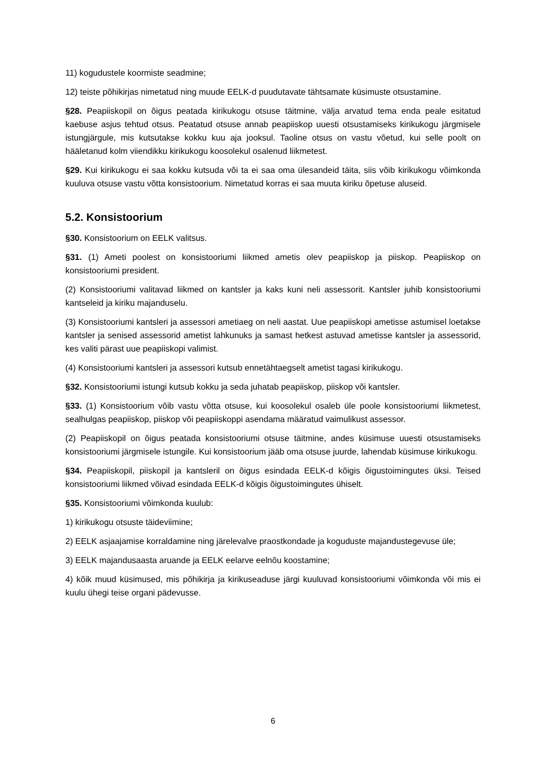11) kogudustele koormiste seadmine;
12) teiste põhikirjas nimetatud ning muude EELK-d puudutavate tähtsamate küsimuste otsustamine.
§28. Peapiiskopil on õigus peatada kirikukogu otsuse täitmine, välja arvatud tema enda peale esitatud kaebuse asjus tehtud otsus. Peatatud otsuse annab peapiiskop uuesti otsustamiseks kirikukogu järgmisele istungjärgule, mis kutsutakse kokku kuu aja jooksul. Taoline otsus on vastu võetud, kui selle poolt on hääletanud kolm viiendikku kirikukogu koosolekul osalenud liikmetest.
§29. Kui kirikukogu ei saa kokku kutsuda või ta ei saa oma ülesandeid täita, siis võib kirikukogu võimkonda kuuluva otsuse vastu võtta konsistoorium. Nimetatud korras ei saa muuta kiriku õpetuse aluseid.
5.2. Konsistoorium
§30. Konsistoorium on EELK valitsus.
§31. (1) Ameti poolest on konsistooriumi liikmed ametis olev peapiiskop ja piiskop. Peapiiskop on konsistooriumi president.
(2) Konsistooriumi valitavad liikmed on kantsler ja kaks kuni neli assessorit. Kantsler juhib konsistooriumi kantseleid ja kiriku majanduselu.
(3) Konsistooriumi kantsleri ja assessori ametiaeg on neli aastat. Uue peapiiskopi ametisse astumisel loetakse kantsler ja senised assessorid ametist lahkunuks ja samast hetkest astuvad ametisse kantsler ja assessorid, kes valiti pärast uue peapiiskopi valimist.
(4) Konsistooriumi kantsleri ja assessori kutsub ennetähtaegselt ametist tagasi kirikukogu.
§32. Konsistooriumi istungi kutsub kokku ja seda juhatab peapiiskop, piiskop või kantsler.
§33. (1) Konsistoorium võib vastu võtta otsuse, kui koosolekul osaleb üle poole konsistooriumi liikmetest, sealhulgas peapiiskop, piiskop või peapiiskoppi asendama määratud vaimulikust assessor.
(2) Peapiiskopil on õigus peatada konsistooriumi otsuse täitmine, andes küsimuse uuesti otsustamiseks konsistooriumi järgmisele istungile. Kui konsistoorium jääb oma otsuse juurde, lahendab küsimuse kirikukogu.
§34. Peapiiskopil, piiskopil ja kantsleril on õigus esindada EELK-d kõigis õigustoimingutes üksi. Teised konsistooriumi liikmed võivad esindada EELK-d kõigis õigustoimingutes ühiselt.
§35. Konsistooriumi võimkonda kuulub:
1) kirikukogu otsuste täideviimine;
2) EELK asjaajamise korraldamine ning järelevalve praostkondade ja koguduste majandustegevuse üle;
3) EELK majandusaasta aruande ja EELK eelarve eelnõu koostamine;
4) kõik muud küsimused, mis põhikirja ja kirikuseaduse järgi kuuluvad konsistooriumi võimkonda või mis ei kuulu ühegi teise organi pädevusse.
6